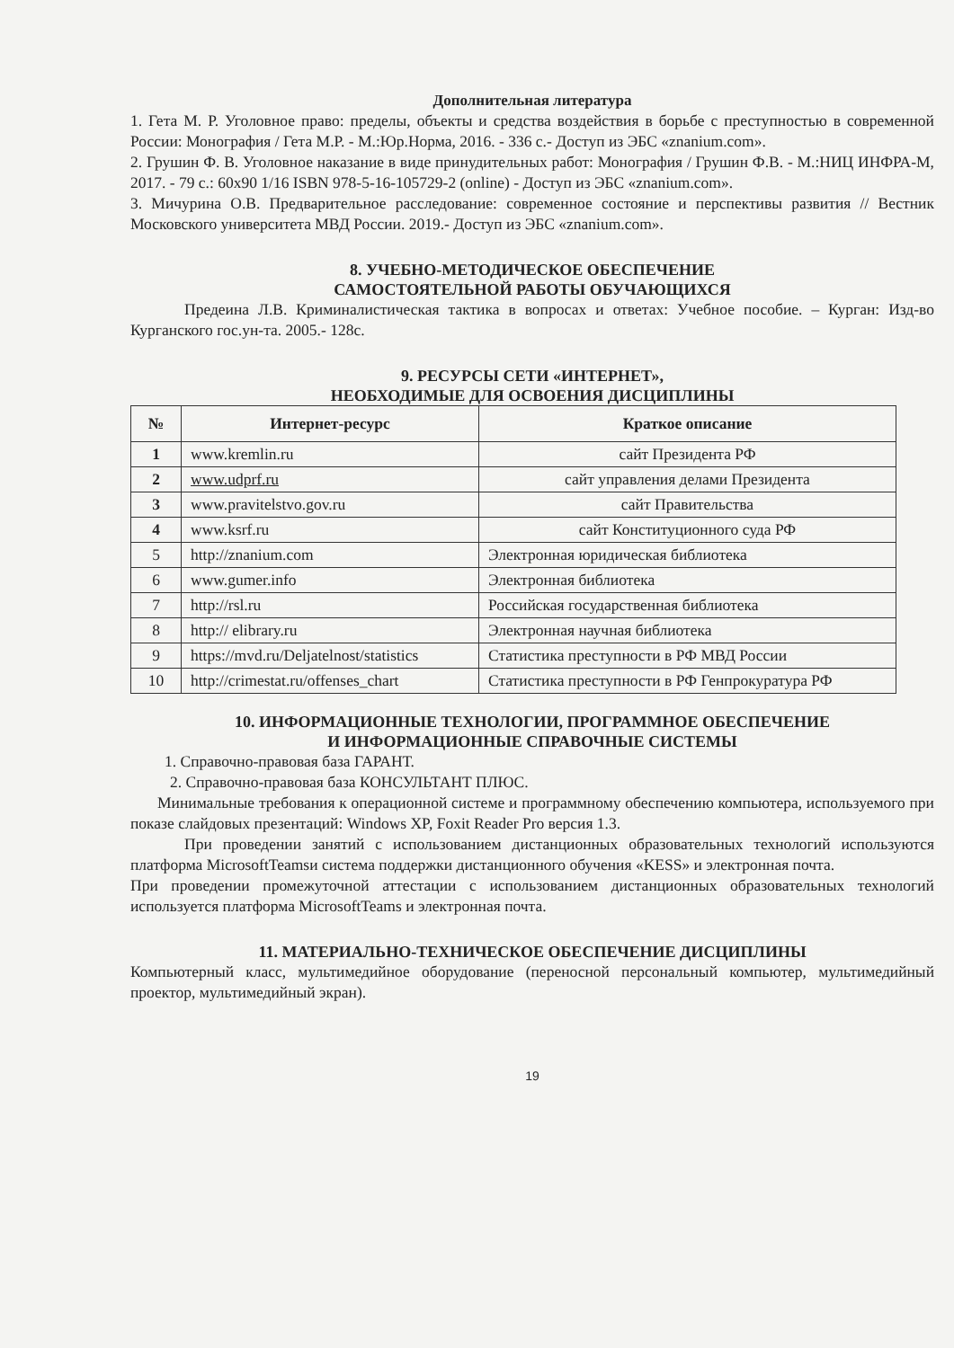Дополнительная литература
1. Гета М. Р. Уголовное право: пределы, объекты и средства воздействия в борьбе с преступностью в современной России: Монография / Гета М.Р. - М.:Юр.Норма, 2016. - 336 с.- Доступ из ЭБС «znanium.com».
2. Грушин Ф. В. Уголовное наказание в виде принудительных работ: Монография / Грушин Ф.В. - М.:НИЦ ИНФРА-М, 2017. - 79 с.: 60х90 1/16 ISBN 978-5-16-105729-2 (online) - Доступ из ЭБС «znanium.com».
3. Мичурина О.В. Предварительное расследование: современное состояние и перспективы развития // Вестник Московского университета МВД России. 2019.- Доступ из ЭБС «znanium.com».
8. УЧЕБНО-МЕТОДИЧЕСКОЕ ОБЕСПЕЧЕНИЕ
САМОСТОЯТЕЛЬНОЙ РАБОТЫ ОБУЧАЮЩИХСЯ
Предеина Л.В. Криминалистическая тактика в вопросах и ответах: Учебное пособие. – Курган: Изд-во Курганского гос.ун-та. 2005.- 128с.
9. РЕСУРСЫ СЕТИ «ИНТЕРНЕТ»,
НЕОБХОДИМЫЕ ДЛЯ ОСВОЕНИЯ ДИСЦИПЛИНЫ
| № | Интернет-ресурс | Краткое описание |
| --- | --- | --- |
| 1 | www.kremlin.ru | сайт Президента РФ |
| 2 | www.udprf.ru | сайт управления делами Президента |
| 3 | www.pravitelstvo.gov.ru | сайт Правительства |
| 4 | www.ksrf.ru | сайт Конституционного суда РФ |
| 5 | http://znanium.com | Электронная юридическая библиотека |
| 6 | www.gumer.info | Электронная библиотека |
| 7 | http://rsl.ru | Российская государственная библиотека |
| 8 | http:// elibrary.ru | Электронная научная библиотека |
| 9 | https://mvd.ru/Deljatelnost/statistics | Статистика преступности в РФ МВД России |
| 10 | http://crimestat.ru/offenses_chart | Статистика преступности в РФ Генпрокуратура РФ |
10. ИНФОРМАЦИОННЫЕ ТЕХНОЛОГИИ, ПРОГРАММНОЕ ОБЕСПЕЧЕНИЕ
И ИНФОРМАЦИОННЫЕ СПРАВОЧНЫЕ СИСТЕМЫ
1. Справочно-правовая база ГАРАНТ.
2. Справочно-правовая база КОНСУЛЬТАНТ ПЛЮС.
Минимальные требования к операционной системе и программному обеспечению компьютера, используемого при показе слайдовых презентаций: Windows XP, Foxit Reader Pro версия 1.3.
При проведении занятий с использованием дистанционных образовательных технологий используются платформа MicrosoftTeamsи система поддержки дистанционного обучения «KESS» и электронная почта.
При проведении промежуточной аттестации с использованием дистанционных образовательных технологий используется платформа MicrosoftTeams и электронная почта.
11. МАТЕРИАЛЬНО-ТЕХНИЧЕСКОЕ ОБЕСПЕЧЕНИЕ ДИСЦИПЛИНЫ
Компьютерный класс, мультимедийное оборудование (переносной персональный компьютер, мультимедийный проектор, мультимедийный экран).
19